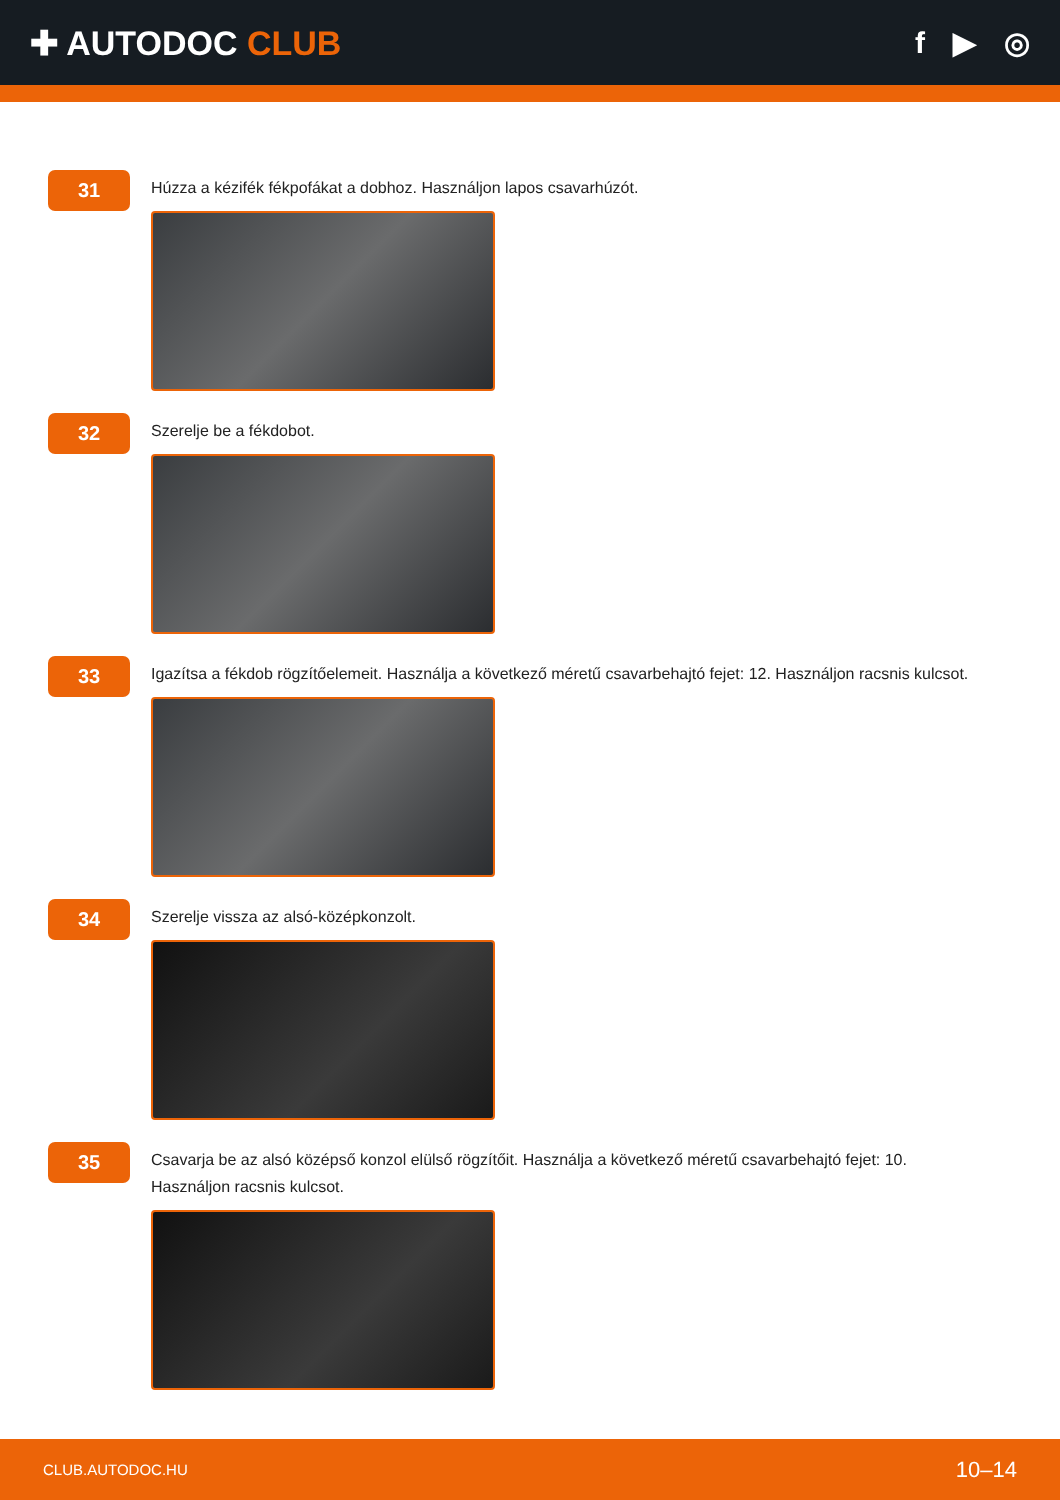✚ AUTODOC CLUB f ▶ ◎
31
Húzza a kézifék fékpofákat a dobhoz. Használjon lapos csavarhúzót.
32
Szerelje be a fékdobot.
33
Igazítsa a fékdob rögzítőelemeit. Használja a következő méretű csavarbehajtó fejet: 12. Használjon racsnis kulcsot.
34
Szerelje vissza az alsó-középkonzolt.
35
Csavarja be az alsó középső konzol elülső rögzítőit. Használja a következő méretű csavarbehajtó fejet: 10. Használjon racsnis kulcsot.
CLUB.AUTODOC.HU 10–14